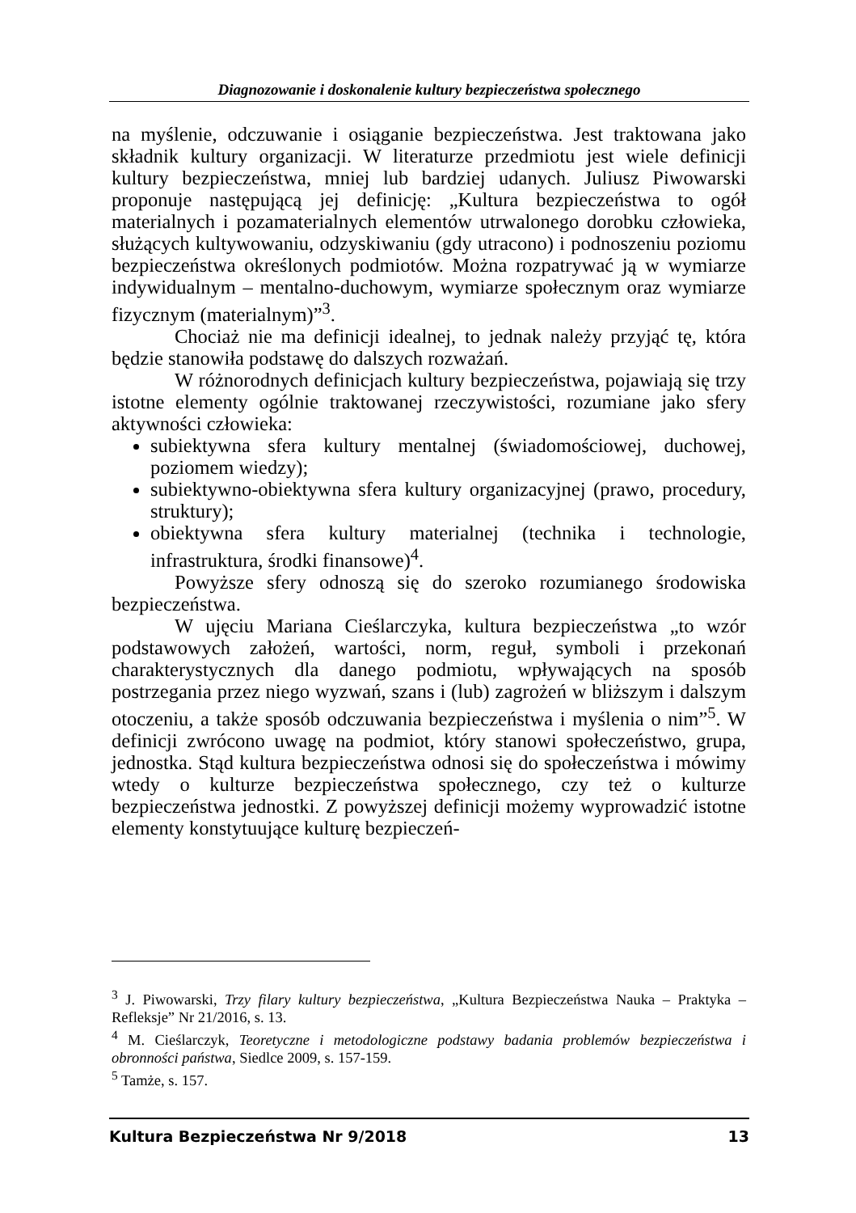Diagnozowanie i doskonalenie kultury bezpieczeństwa społecznego
na myślenie, odczuwanie i osiąganie bezpieczeństwa. Jest traktowana jako składnik kultury organizacji. W literaturze przedmiotu jest wiele definicji kultury bezpieczeństwa, mniej lub bardziej udanych. Juliusz Piwowarski proponuje następującą jej definicję: „Kultura bezpieczeństwa to ogół materialnych i pozamaterialnych elementów utrwalonego dorobku człowieka, służących kultywowaniu, odzyskiwaniu (gdy utracono) i podnoszeniu poziomu bezpieczeństwa określonych podmiotów. Można rozpatrywać ją w wymiarze indywidualnym – mentalno-duchowym, wymiarze społecznym oraz wymiarze fizycznym (materialnym)”<sup>3</sup>.
Chociaż nie ma definicji idealnej, to jednak należy przyjąć tę, która będzie stanowiła podstawę do dalszych rozważań.
W różnorodnych definicjach kultury bezpieczeństwa, pojawiają się trzy istotne elementy ogólnie traktowanej rzeczywistości, rozumiane jako sfery aktywności człowieka:
subiektywna sfera kultury mentalnej (świadomościowej, duchowej, poziomem wiedzy);
subiektywno-obiektywna sfera kultury organizacyjnej (prawo, procedury, struktury);
obiektywna sfera kultury materialnej (technika i technologie, infrastruktura, środki finansowe)<sup>4</sup>.
Powyższe sfery odnoszą się do szeroko rozumianego środowiska bezpieczeństwa.
W ujęciu Mariana Cieślarczyka, kultura bezpieczeństwa „to wzór podstawowych założeń, wartości, norm, reguł, symboli i przekonań charakterystycznych dla danego podmiotu, wpływających na sposób postrzegania przez niego wyzwań, szans i (lub) zagrożeń w bliższym i dalszym otoczeniu, a także sposób odczuwania bezpieczeństwa i myślenia o nim”<sup>5</sup>. W definicji zwrócono uwagę na podmiot, który stanowi społeczeństwo, grupa, jednostka. Stąd kultura bezpieczeństwa odnosi się do społeczeństwa i mówimy wtedy o kulturze bezpieczeństwa społecznego, czy też o kulturze bezpieczeństwa jednostki. Z powyższej definicji możemy wyprowadzić istotne elementy konstytuujące kulturę bezpieczeń-
<sup>3</sup> J. Piwowarski, Trzy filary kultury bezpieczeństwa, „Kultura Bezpieczeństwa Nauka – Praktyka – Refleksje” Nr 21/2016, s. 13.
<sup>4</sup> M. Cieślarczyk, Teoretyczne i metodologiczne podstawy badania problemów bezpieczeństwa i obronności państwa, Siedlce 2009, s. 157-159.
<sup>5</sup> Tamże, s. 157.
Kultura Bezpieczeństwa Nr 9/2018 13